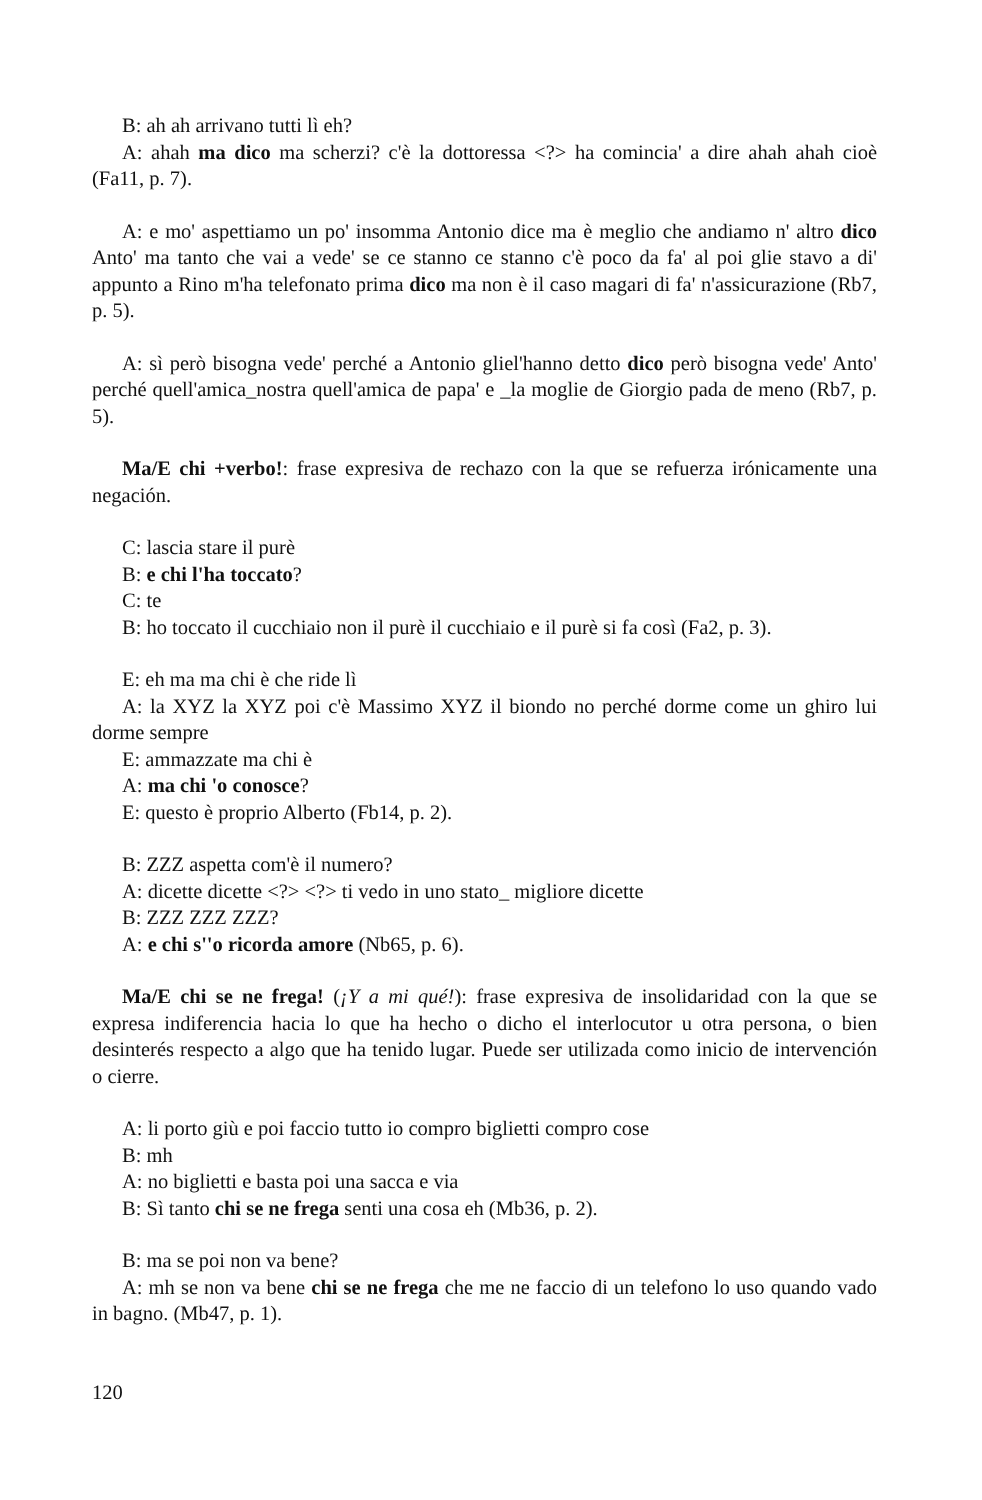B: ah ah arrivano tutti lì eh?
A: ahah ma dico ma scherzi? c'è la dottoressa <?> ha comincia' a dire ahah ahah cioè (Fa11, p. 7).
A: e mo' aspettiamo un po' insomma Antonio dice ma è meglio che andiamo n' altro dico Anto' ma tanto che vai a vede' se ce stanno ce stanno c'è poco da fa' al poi glie stavo a di' appunto a Rino m'ha telefonato prima dico ma non è il caso magari di fa' n'assicurazione (Rb7, p. 5).
A: sì però bisogna vede' perché a Antonio gliel'hanno detto dico però bisogna vede' Anto' perché quell'amica_nostra quell'amica de papa' e _la moglie de Giorgio pada de meno (Rb7, p. 5).
Ma/E chi +verbo!: frase expresiva de rechazo con la que se refuerza irónicamente una negación.
C: lascia stare il purè
B: e chi l'ha toccato?
C: te
B: ho toccato il cucchiaio non il purè il cucchiaio e il purè si fa così (Fa2, p. 3).
E: eh ma ma chi è che ride lì
A: la XYZ la XYZ poi c'è Massimo XYZ il biondo no perché dorme come un ghiro lui dorme sempre
E: ammazzate ma chi è
A: ma chi 'o conosce?
E: questo è proprio Alberto (Fb14, p. 2).
B: ZZZ aspetta com'è il numero?
A: dicette dicette <?> <?> ti vedo in uno stato_ migliore dicette
B: ZZZ ZZZ ZZZ?
A: e chi s''o ricorda amore (Nb65, p. 6).
Ma/E chi se ne frega! (¡Y a mi qué!): frase expresiva de insolidaridad con la que se expresa indiferencia hacia lo que ha hecho o dicho el interlocutor u otra persona, o bien desinterés respecto a algo que ha tenido lugar. Puede ser utilizada como inicio de intervención o cierre.
A: li porto giù e poi faccio tutto io compro biglietti compro cose
B: mh
A: no biglietti e basta poi una sacca e via
B: Sì tanto chi se ne frega senti una cosa eh (Mb36, p. 2).
B: ma se poi non va bene?
A: mh se non va bene chi se ne frega che me ne faccio di un telefono lo uso quando vado in bagno. (Mb47, p. 1).
120